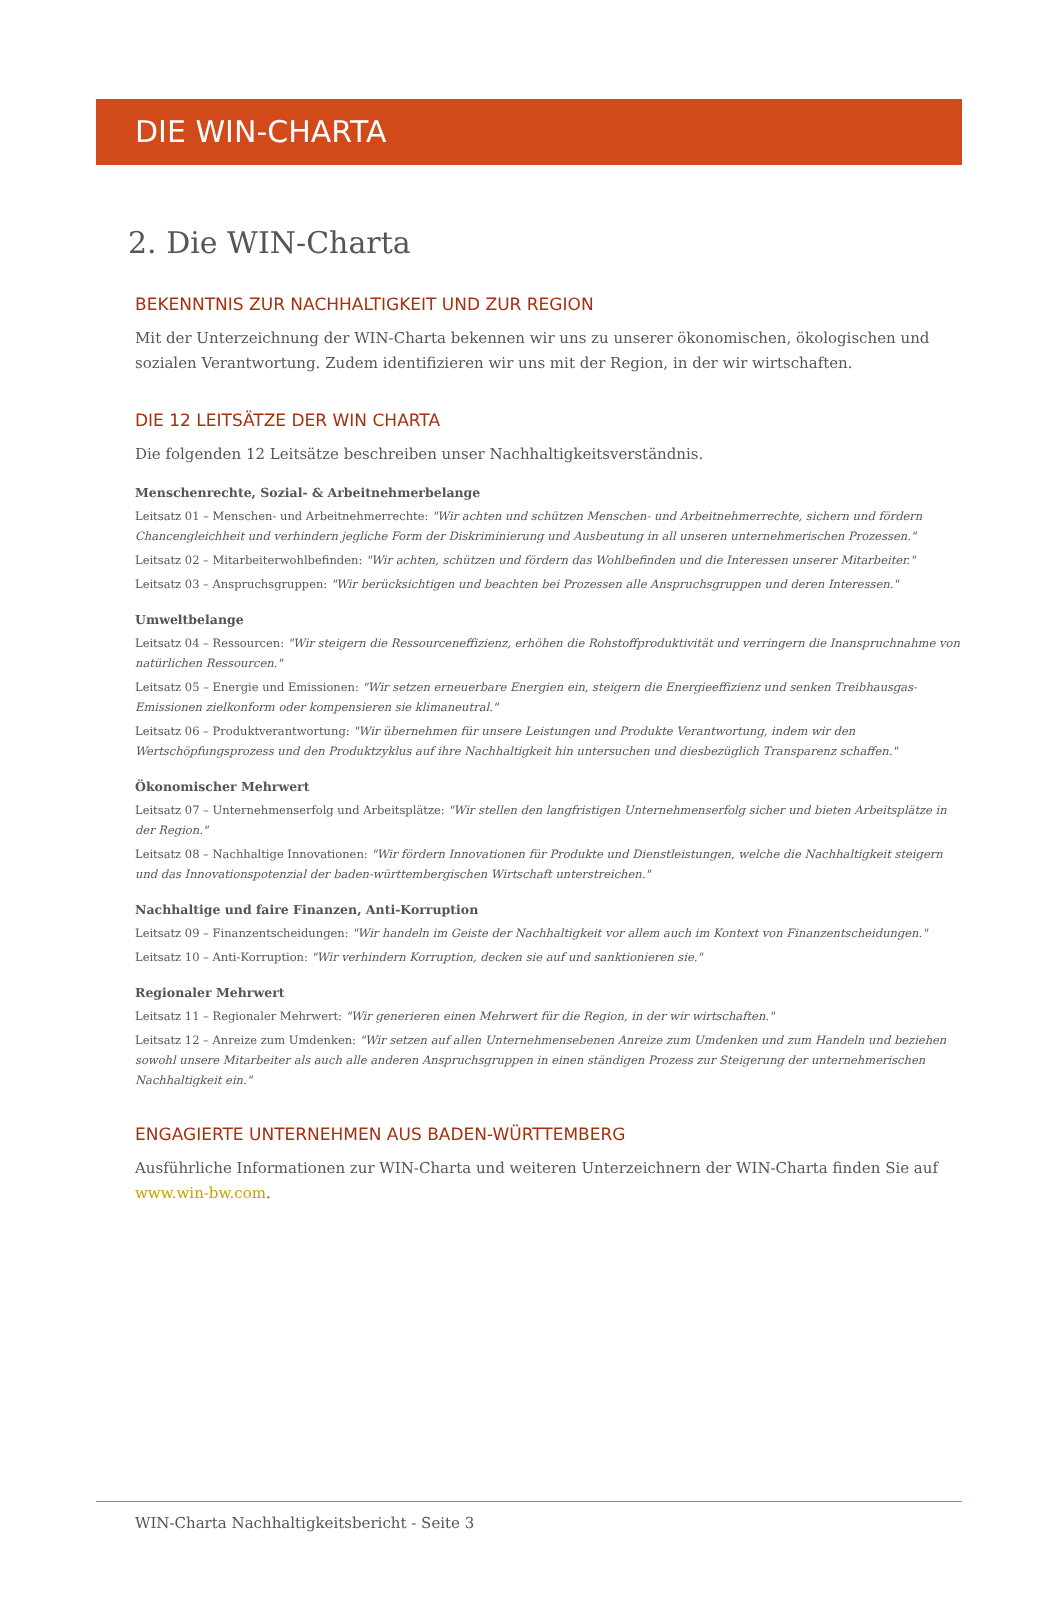DIE WIN-CHARTA
2. Die WIN-Charta
BEKENNTNIS ZUR NACHHALTIGKEIT UND ZUR REGION
Mit der Unterzeichnung der WIN-Charta bekennen wir uns zu unserer ökonomischen, ökologischen und sozialen Verantwortung. Zudem identifizieren wir uns mit der Region, in der wir wirtschaften.
DIE 12 LEITSÄTZE DER WIN CHARTA
Die folgenden 12 Leitsätze beschreiben unser Nachhaltigkeitsverständnis.
Menschenrechte, Sozial- & Arbeitnehmerbelange
Leitsatz 01 – Menschen- und Arbeitnehmerrechte: "Wir achten und schützen Menschen- und Arbeitnehmerrechte, sichern und fördern Chancengleichheit und verhindern jegliche Form der Diskriminierung und Ausbeutung in all unseren unternehmerischen Prozessen."
Leitsatz 02 – Mitarbeiterwohlbefinden: "Wir achten, schützen und fördern das Wohlbefinden und die Interessen unserer Mitarbeiter."
Leitsatz 03 – Anspruchsgruppen: "Wir berücksichtigen und beachten bei Prozessen alle Anspruchsgruppen und deren Interessen."
Umweltbelange
Leitsatz 04 – Ressourcen: "Wir steigern die Ressourceneffizienz, erhöhen die Rohstoffproduktivität und verringern die Inanspruchnahme von natürlichen Ressourcen."
Leitsatz 05 – Energie und Emissionen: "Wir setzen erneuerbare Energien ein, steigern die Energieeffizienz und senken Treibhausgas-Emissionen zielkonform oder kompensieren sie klimaneutral."
Leitsatz 06 – Produktverantwortung: "Wir übernehmen für unsere Leistungen und Produkte Verantwortung, indem wir den Wertschöpfungsprozess und den Produktzyklus auf ihre Nachhaltigkeit hin untersuchen und diesbezüglich Transparenz schaffen."
Ökonomischer Mehrwert
Leitsatz 07 – Unternehmenserfolg und Arbeitsplätze: "Wir stellen den langfristigen Unternehmenserfolg sicher und bieten Arbeitsplätze in der Region."
Leitsatz 08 – Nachhaltige Innovationen: "Wir fördern Innovationen für Produkte und Dienstleistungen, welche die Nachhaltigkeit steigern und das Innovationspotenzial der baden-württembergischen Wirtschaft unterstreichen."
Nachhaltige und faire Finanzen, Anti-Korruption
Leitsatz 09 – Finanzentscheidungen: "Wir handeln im Geiste der Nachhaltigkeit vor allem auch im Kontext von Finanzentscheidungen."
Leitsatz 10 – Anti-Korruption: "Wir verhindern Korruption, decken sie auf und sanktionieren sie."
Regionaler Mehrwert
Leitsatz 11 – Regionaler Mehrwert: "Wir generieren einen Mehrwert für die Region, in der wir wirtschaften."
Leitsatz 12 – Anreize zum Umdenken: "Wir setzen auf allen Unternehmensebenen Anreize zum Umdenken und zum Handeln und beziehen sowohl unsere Mitarbeiter als auch alle anderen Anspruchsgruppen in einen ständigen Prozess zur Steigerung der unternehmerischen Nachhaltigkeit ein."
ENGAGIERTE UNTERNEHMEN AUS BADEN-WÜRTTEMBERG
Ausführliche Informationen zur WIN-Charta und weiteren Unterzeichnern der WIN-Charta finden Sie auf www.win-bw.com.
WIN-Charta Nachhaltigkeitsbericht - Seite 3